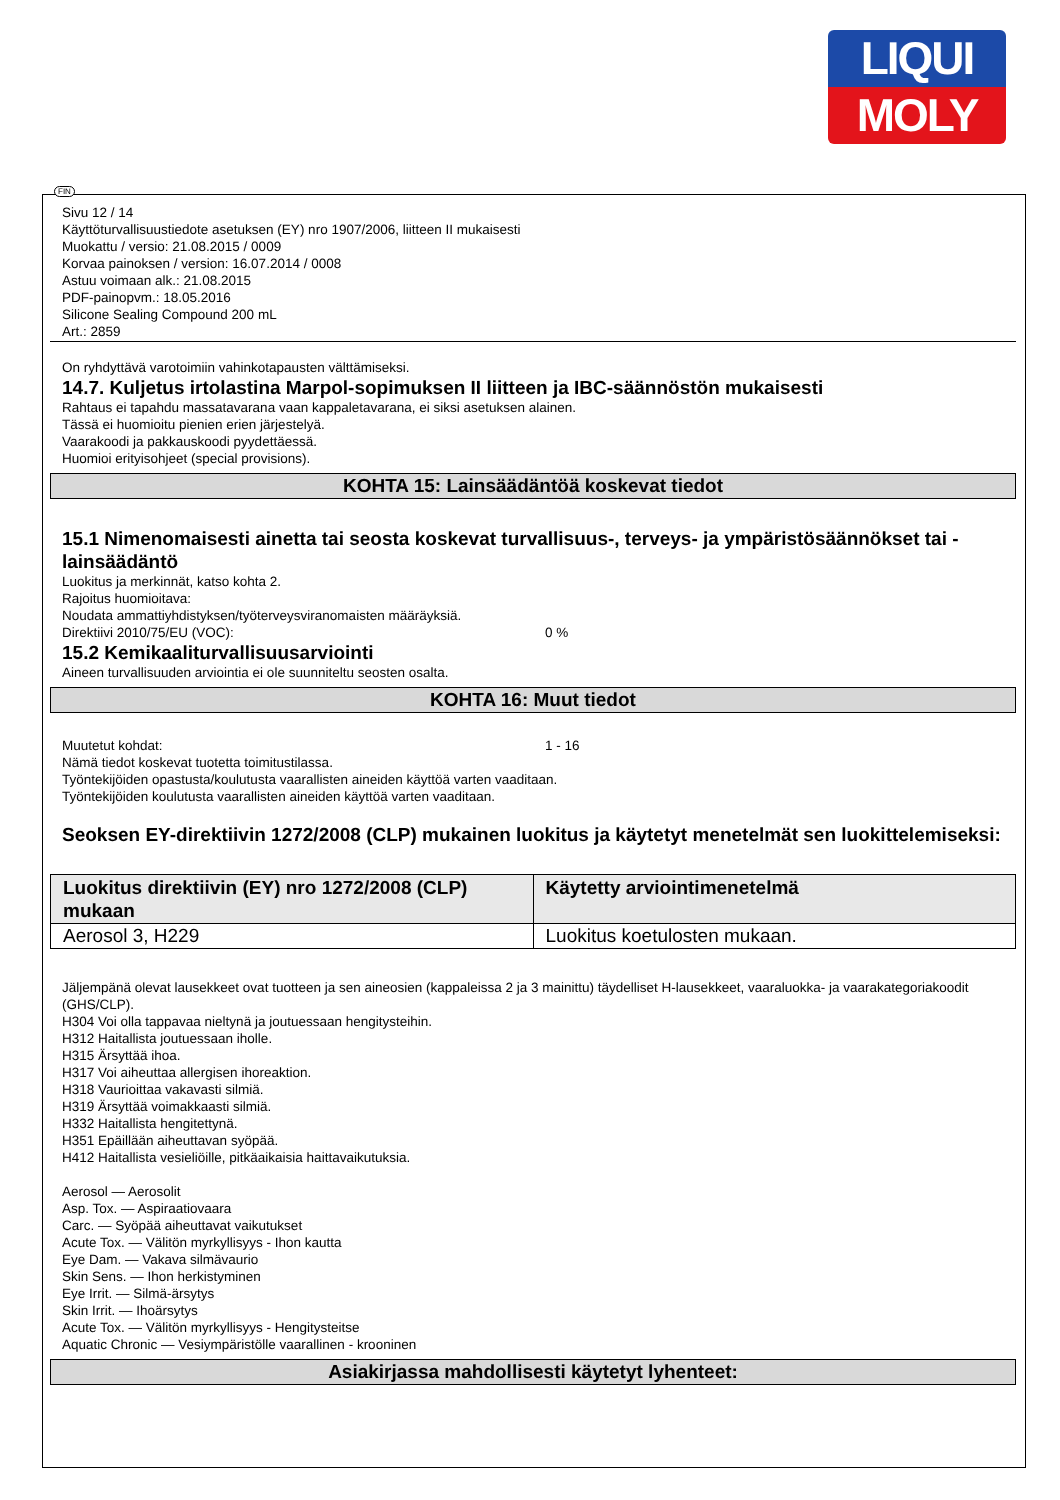LIQUI
MOLY
FIN
Sivu 12 / 14
Käyttöturvallisuustiedote asetuksen (EY) nro 1907/2006, liitteen II mukaisesti
Muokattu / versio: 21.08.2015 / 0009
Korvaa painoksen / version: 16.07.2014 / 0008
Astuu voimaan alk.: 21.08.2015
PDF-painopvm.: 18.05.2016
Silicone Sealing Compound 200 mL
Art.: 2859
On ryhdyttävä varotoimiin vahinkotapausten välttämiseksi.
14.7. Kuljetus irtolastina Marpol-sopimuksen II liitteen ja IBC-säännöstön mukaisesti
Rahtaus ei tapahdu massatavarana vaan kappaletavarana, ei siksi asetuksen alainen.
Tässä ei huomioitu pienien erien järjestelyä.
Vaarakoodi ja pakkauskoodi pyydettäessä.
Huomioi erityisohjeet (special provisions).
KOHTA 15: Lainsäädäntöä koskevat tiedot
15.1 Nimenomaisesti ainetta tai seosta koskevat turvallisuus-, terveys- ja ympäristösäännökset tai -lainsäädäntö
Luokitus ja merkinnät, katso kohta 2.
Rajoitus huomioitava:
Noudata ammattiyhdistyksen/työterveysviranomaisten määräyksiä.
Direktiivi 2010/75/EU (VOC): 0 %
15.2 Kemikaaliturvallisuusarviointi
Aineen turvallisuuden arviointia ei ole suunniteltu seosten osalta.
KOHTA 16: Muut tiedot
Muutetut kohdat: 1 - 16
Nämä tiedot koskevat tuotetta toimitustilassa.
Työntekijöiden opastusta/koulutusta vaarallisten aineiden käyttöä varten vaaditaan.
Työntekijöiden koulutusta vaarallisten aineiden käyttöä varten vaaditaan.
Seoksen EY-direktiivin 1272/2008 (CLP) mukainen luokitus ja käytetyt menetelmät sen luokittelemiseksi:
| Luokitus direktiivin (EY) nro 1272/2008 (CLP) mukaan | Käytetty arviointimenetelmä |
| --- | --- |
| Aerosol 3, H229 | Luokitus koetulosten mukaan. |
Jäljempänä olevat lausekkeet ovat tuotteen ja sen aineosien (kappaleissa 2 ja 3 mainittu) täydelliset H-lausekkeet, vaaraluokka- ja vaarakategoriakoodit (GHS/CLP).
H304 Voi olla tappavaa nieltynä ja joutuessaan hengitysteihin.
H312 Haitallista joutuessaan iholle.
H315 Ärsyttää ihoa.
H317 Voi aiheuttaa allergisen ihoreaktion.
H318 Vaurioittaa vakavasti silmiä.
H319 Ärsyttää voimakkaasti silmiä.
H332 Haitallista hengitettynä.
H351 Epäillään aiheuttavan syöpää.
H412 Haitallista vesieliöille, pitkäaikaisia haittavaikutuksia.
Aerosol — Aerosolit
Asp. Tox. — Aspiraatiovaara
Carc. — Syöpää aiheuttavat vaikutukset
Acute Tox. — Välitön myrkyllisyys - Ihon kautta
Eye Dam. — Vakava silmävaurio
Skin Sens. — Ihon herkistyminen
Eye Irrit. — Silmä-ärsytys
Skin Irrit. — Ihoärsytys
Acute Tox. — Välitön myrkyllisyys - Hengitysteitse
Aquatic Chronic — Vesiympäristölle vaarallinen - krooninen
Asiakirjassa mahdollisesti käytetyt lyhenteet: